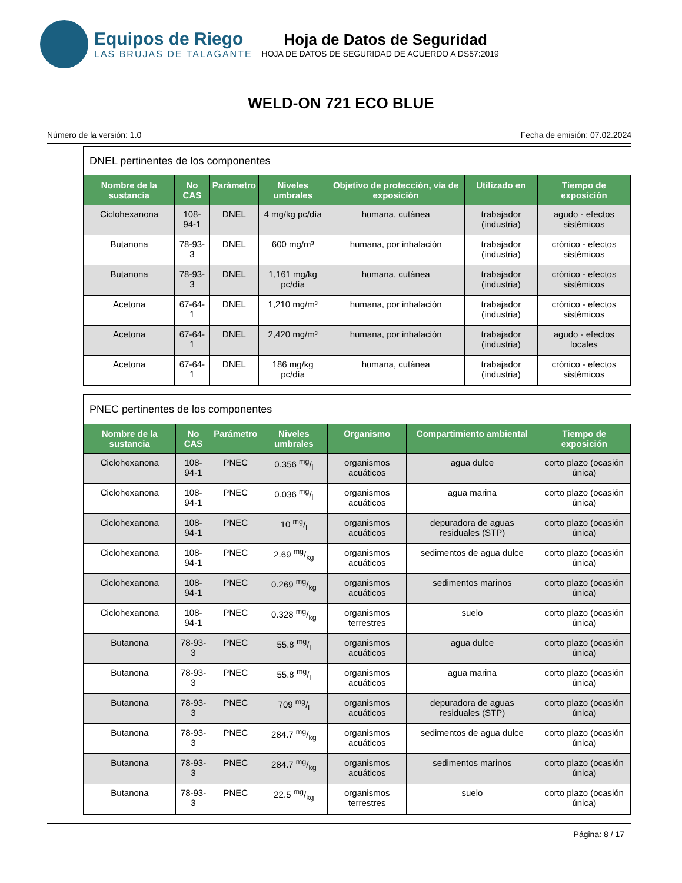Equipos de Riego
LAS BRUJAS DE TALAGANTE
Hoja de Datos de Seguridad
HOJA DE DATOS DE SEGURIDAD DE ACUERDO A DS57:2019
WELD-ON 721 ECO BLUE
Número de la versión: 1.0 Fecha de emisión: 07.02.2024
DNEL pertinentes de los componentes
| Nombre de la sustancia | No CAS | Parámetro | Niveles umbrales | Objetivo de protección, vía de exposición | Utilizado en | Tiempo de exposición |
| --- | --- | --- | --- | --- | --- | --- |
| Ciclohexanona | 108-94-1 | DNEL | 4 mg/kg pc/día | humana, cutánea | trabajador (industria) | agudo - efectos sistémicos |
| Butanona | 78-93-3 | DNEL | 600 mg/m³ | humana, por inhalación | trabajador (industria) | crónico - efectos sistémicos |
| Butanona | 78-93-3 | DNEL | 1,161 mg/kg pc/día | humana, cutánea | trabajador (industria) | crónico - efectos sistémicos |
| Acetona | 67-64-1 | DNEL | 1,210 mg/m³ | humana, por inhalación | trabajador (industria) | crónico - efectos sistémicos |
| Acetona | 67-64-1 | DNEL | 2,420 mg/m³ | humana, por inhalación | trabajador (industria) | agudo - efectos locales |
| Acetona | 67-64-1 | DNEL | 186 mg/kg pc/día | humana, cutánea | trabajador (industria) | crónico - efectos sistémicos |
PNEC pertinentes de los componentes
| Nombre de la sustancia | No CAS | Parámetro | Niveles umbrales | Organismo | Compartimiento ambiental | Tiempo de exposición |
| --- | --- | --- | --- | --- | --- | --- |
| Ciclohexanona | 108-94-1 | PNEC | 0.356 mg/l | organismos acuáticos | agua dulce | corto plazo (ocasión única) |
| Ciclohexanona | 108-94-1 | PNEC | 0.036 mg/l | organismos acuáticos | agua marina | corto plazo (ocasión única) |
| Ciclohexanona | 108-94-1 | PNEC | 10 mg/l | organismos acuáticos | depuradora de aguas residuales (STP) | corto plazo (ocasión única) |
| Ciclohexanona | 108-94-1 | PNEC | 2.69 mg/kg | organismos acuáticos | sedimentos de agua dulce | corto plazo (ocasión única) |
| Ciclohexanona | 108-94-1 | PNEC | 0.269 mg/kg | organismos acuáticos | sedimentos marinos | corto plazo (ocasión única) |
| Ciclohexanona | 108-94-1 | PNEC | 0.328 mg/kg | organismos terrestres | suelo | corto plazo (ocasión única) |
| Butanona | 78-93-3 | PNEC | 55.8 mg/l | organismos acuáticos | agua dulce | corto plazo (ocasión única) |
| Butanona | 78-93-3 | PNEC | 55.8 mg/l | organismos acuáticos | agua marina | corto plazo (ocasión única) |
| Butanona | 78-93-3 | PNEC | 709 mg/l | organismos acuáticos | depuradora de aguas residuales (STP) | corto plazo (ocasión única) |
| Butanona | 78-93-3 | PNEC | 284.7 mg/kg | organismos acuáticos | sedimentos de agua dulce | corto plazo (ocasión única) |
| Butanona | 78-93-3 | PNEC | 284.7 mg/kg | organismos acuáticos | sedimentos marinos | corto plazo (ocasión única) |
| Butanona | 78-93-3 | PNEC | 22.5 mg/kg | organismos terrestres | suelo | corto plazo (ocasión única) |
Página: 8 / 17